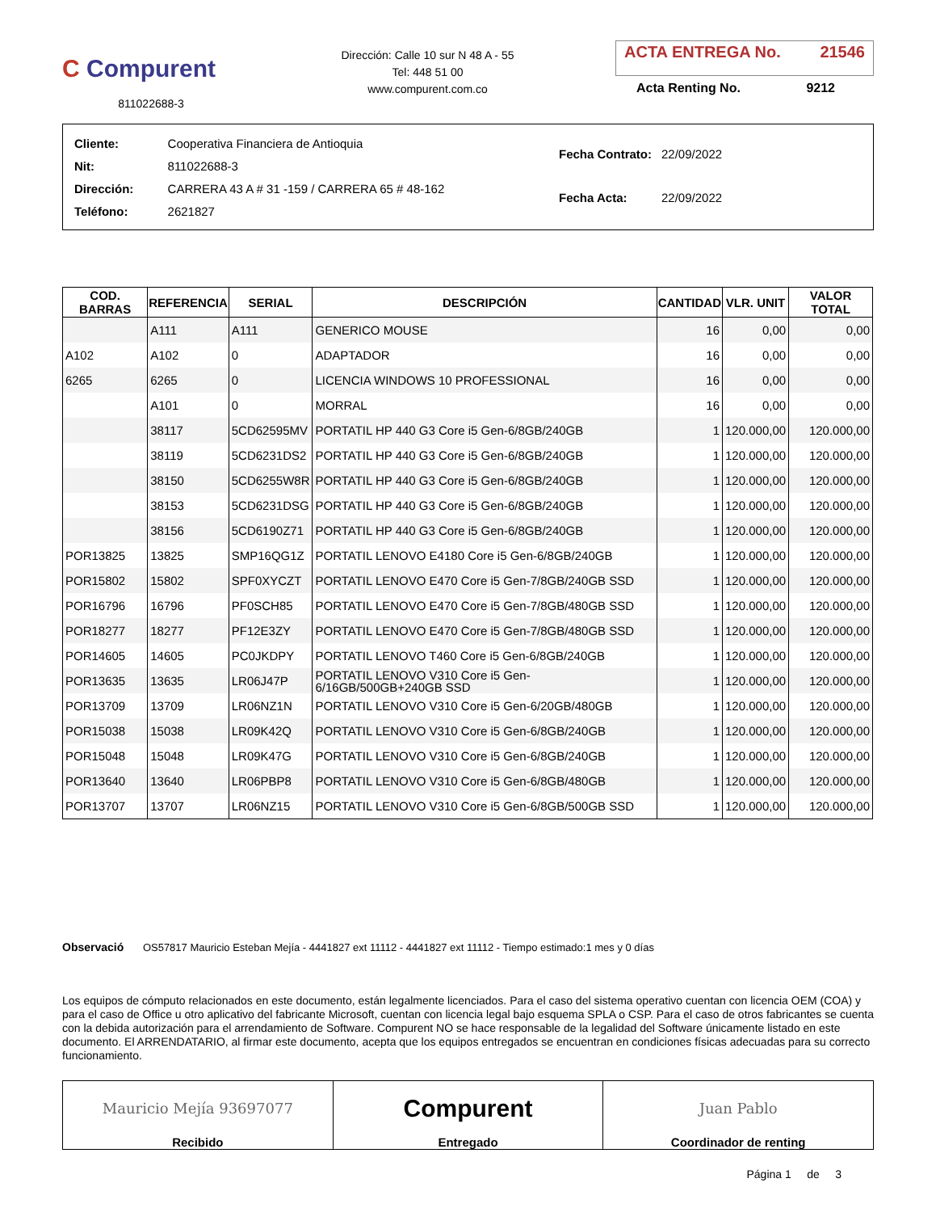C Compurent
811022688-3
Dirección: Calle 10 sur N 48 A - 55
Tel: 448 51 00
www.compurent.com.co
ACTA ENTREGA No. 21546
Acta Renting No. 9212
| Cliente: | Cooperativa Financiera de Antioquia |
| Nit: | 811022688-3 |
| Dirección: | CARRERA 43 A # 31 -159 / CARRERA 65 # 48-162 |
| Teléfono: | 2621827 |
| Fecha Contrato: | 22/09/2022 |
| Fecha Acta: | 22/09/2022 |
| COD. BARRAS | REFERENCIA | SERIAL | DESCRIPCIÓN | CANTIDAD | VLR. UNIT | VALOR TOTAL |
| --- | --- | --- | --- | --- | --- | --- |
| | A111 | A111 | GENERICO MOUSE | 16 | 0,00 | 0,00 |
| A102 | A102 | 0 | ADAPTADOR | 16 | 0,00 | 0,00 |
| 6265 | 6265 | 0 | LICENCIA WINDOWS 10 PROFESSIONAL | 16 | 0,00 | 0,00 |
| | A101 | 0 | MORRAL | 16 | 0,00 | 0,00 |
| | 38117 | 5CD62595MV | PORTATIL HP 440 G3 Core i5 Gen-6/8GB/240GB | 1 | 120.000,00 | 120.000,00 |
| | 38119 | 5CD6231DS2 | PORTATIL HP 440 G3 Core i5 Gen-6/8GB/240GB | 1 | 120.000,00 | 120.000,00 |
| | 38150 | 5CD6255W8R | PORTATIL HP 440 G3 Core i5 Gen-6/8GB/240GB | 1 | 120.000,00 | 120.000,00 |
| | 38153 | 5CD6231DSG | PORTATIL HP 440 G3 Core i5 Gen-6/8GB/240GB | 1 | 120.000,00 | 120.000,00 |
| | 38156 | 5CD6190Z71 | PORTATIL HP 440 G3 Core i5 Gen-6/8GB/240GB | 1 | 120.000,00 | 120.000,00 |
| POR13825 | 13825 | SMP16QG1Z | PORTATIL LENOVO E4180 Core i5 Gen-6/8GB/240GB | 1 | 120.000,00 | 120.000,00 |
| POR15802 | 15802 | SPF0XYCZT | PORTATIL LENOVO E470 Core i5 Gen-7/8GB/240GB SSD | 1 | 120.000,00 | 120.000,00 |
| POR16796 | 16796 | PF0SCH85 | PORTATIL LENOVO E470 Core i5 Gen-7/8GB/480GB SSD | 1 | 120.000,00 | 120.000,00 |
| POR18277 | 18277 | PF12E3ZY | PORTATIL LENOVO E470 Core i5 Gen-7/8GB/480GB SSD | 1 | 120.000,00 | 120.000,00 |
| POR14605 | 14605 | PC0JKDPY | PORTATIL LENOVO T460 Core i5 Gen-6/8GB/240GB | 1 | 120.000,00 | 120.000,00 |
| POR13635 | 13635 | LR06J47P | PORTATIL LENOVO V310 Core i5 Gen-6/16GB/500GB+240GB SSD | 1 | 120.000,00 | 120.000,00 |
| POR13709 | 13709 | LR06NZ1N | PORTATIL LENOVO V310 Core i5 Gen-6/20GB/480GB | 1 | 120.000,00 | 120.000,00 |
| POR15038 | 15038 | LR09K42Q | PORTATIL LENOVO V310 Core i5 Gen-6/8GB/240GB | 1 | 120.000,00 | 120.000,00 |
| POR15048 | 15048 | LR09K47G | PORTATIL LENOVO V310 Core i5 Gen-6/8GB/240GB | 1 | 120.000,00 | 120.000,00 |
| POR13640 | 13640 | LR06PBP8 | PORTATIL LENOVO V310 Core i5 Gen-6/8GB/480GB | 1 | 120.000,00 | 120.000,00 |
| POR13707 | 13707 | LR06NZ15 | PORTATIL LENOVO V310 Core i5 Gen-6/8GB/500GB SSD | 1 | 120.000,00 | 120.000,00 |
Observació OS57817 Mauricio Esteban Mejía - 4441827 ext 11112 - 4441827 ext 11112 - Tiempo estimado:1 mes y 0 días
Los equipos de cómputo relacionados en este documento, están legalmente licenciados. Para el caso del sistema operativo cuentan con licencia OEM (COA) y para el caso de Office u otro aplicativo del fabricante Microsoft, cuentan con licencia legal bajo esquema SPLA o CSP. Para el caso de otros fabricantes se cuenta con la debida autorización para el arrendamiento de Software. Compurent NO se hace responsable de la legalidad del Software únicamente listado en este documento. El ARRENDATARIO, al firmar este documento, acepta que los equipos entregados se encuentran en condiciones físicas adecuadas para su correcto funcionamiento.
Mauricio Mejía 93697077
Recibido
Compurent
Entregado
Juan Pablo
Coordinador de renting
Página 1 de 3